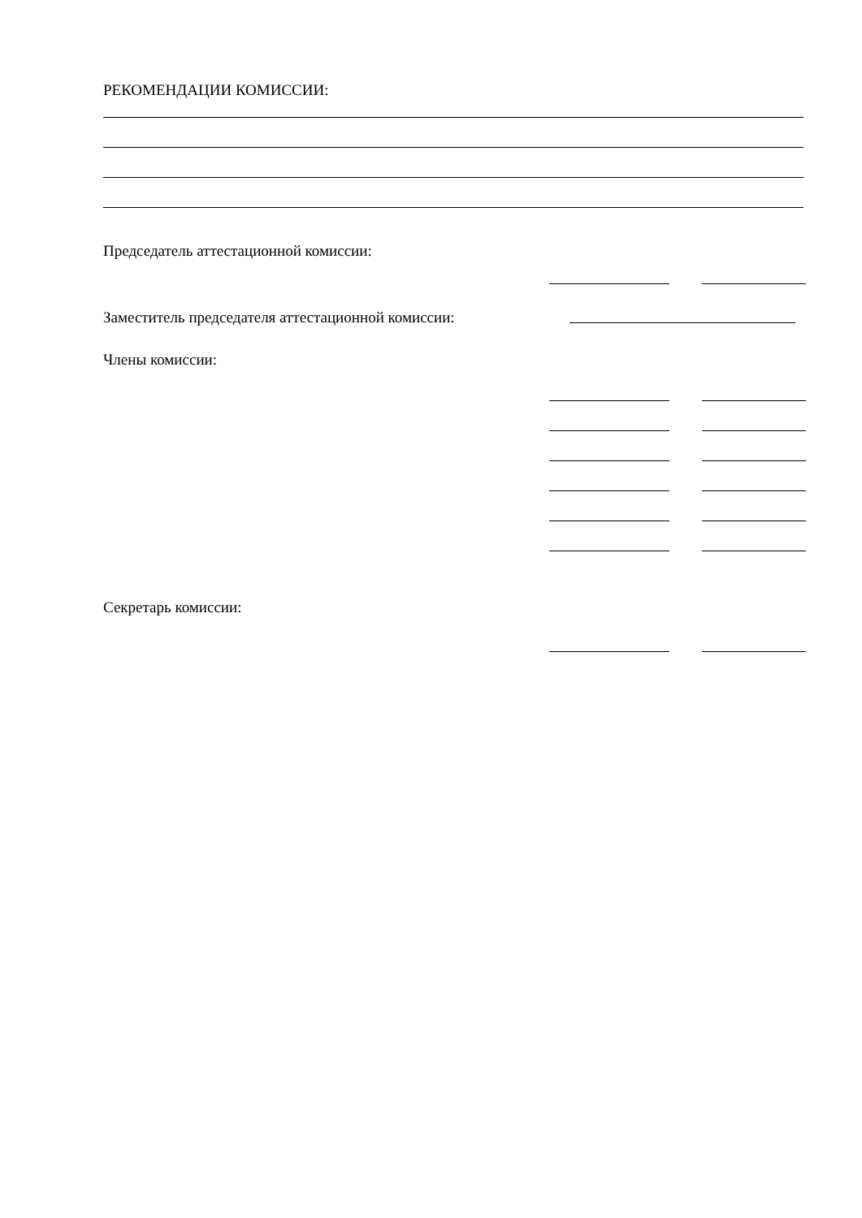РЕКОМЕНДАЦИИ КОМИССИИ:
Председатель аттестационной комиссии:
Заместитель председателя аттестационной комиссии:
Члены комиссии:
Секретарь комиссии: